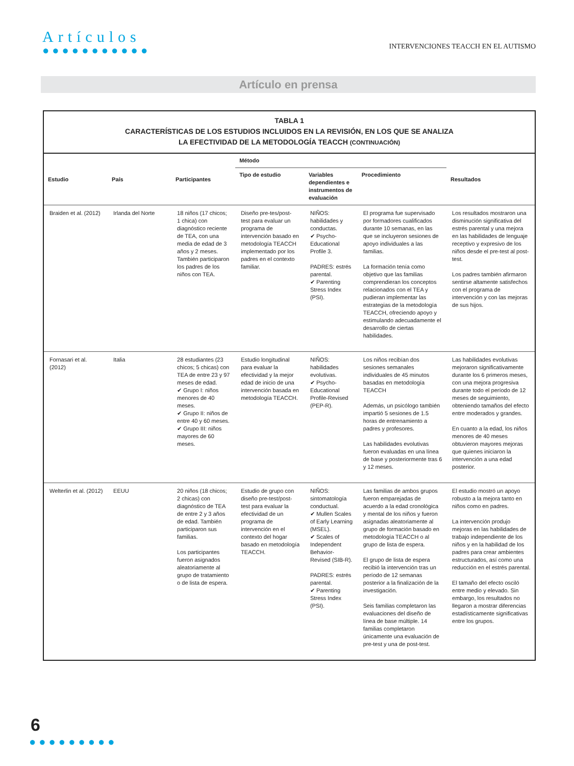Artículos
●●●●●●●●●●●
INTERVENCIONES TEACCH EN EL AUTISMO
Artículo en prensa
TABLA 1
CARACTERÍSTICAS DE LOS ESTUDIOS INCLUIDOS EN LA REVISIÓN, EN LOS QUE SE ANALIZA
LA EFECTIVIDAD DE LA METODOLOGÍA TEACCH (CONTINUACIÓN)
| Estudio | País | Participantes | Método | | | Resultados |
| --- | --- | --- | --- | --- | --- | --- |
| | | | Tipo de estudio | Variables dependientes e instrumentos de evaluación | Procedimiento | |
| Braiden et al. (2012) | Irlanda del Norte | 18 niños (17 chicos; 1 chica) con diagnóstico reciente de TEA, con una media de edad de 3 años y 2 meses. También participaron los padres de los niños con TEA. | Diseño pre-tes/post-test para evaluar un programa de intervención basado en metodología TEACCH implementado por los padres en el contexto familiar. | NIÑOS: habilidades y conductas. ✔ Psycho-Educational Profile 3. PADRES: estrés parental. ✔ Parenting Stress Index (PSI). | El programa fue supervisado por formadores cualificados durante 10 semanas, en las que se incluyeron sesiones de apoyo individuales a las familias. La formación tenía como objetivo que las familias comprendieran los conceptos relacionados con el TEA y pudieran implementar las estrategias de la metodología TEACCH, ofreciendo apoyo y estimulando adecuadamente el desarrollo de ciertas habilidades. | Los resultados mostraron una disminución significativa del estrés parental y una mejora en las habilidades de lenguaje receptivo y expresivo de los niños desde el pre-test al post-test. Los padres también afirmaron sentirse altamente satisfechos con el programa de intervención y con las mejoras de sus hijos. |
| Fornasari et al. (2012) | Italia | 28 estudiantes (23 chicos; 5 chicas) con TEA de entre 23 y 97 meses de edad. ✔ Grupo I: niños menores de 40 meses. ✔ Grupo II: niños de entre 40 y 60 meses. ✔ Grupo III: niños mayores de 60 meses. | Estudio longitudinal para evaluar la efectividad y la mejor edad de inicio de una intervención basada en metodología TEACCH. | NIÑOS: habilidades evolutivas. ✔ Psycho-Educational Profile-Revised (PEP-R). | Los niños recibían dos sesiones semanales individuales de 45 minutos basadas en metodología TEACCH Además, un psicólogo también impartió 5 sesiones de 1.5 horas de entrenamiento a padres y profesores. Las habilidades evolutivas fueron evaluadas en una línea de base y posteriormente tras 6 y 12 meses. | Las habilidades evolutivas mejoraron significativamente durante los 6 primeros meses, con una mejora progresiva durante todo el período de 12 meses de seguimiento, obteniendo tamaños del efecto entre moderados y grandes. En cuanto a la edad, los niños menores de 40 meses obtuvieron mayores mejoras que quienes iniciaron la intervención a una edad posterior. |
| Welterlin et al. (2012) | EEUU | 20 niños (18 chicos; 2 chicas) con diagnóstico de TEA de entre 2 y 3 años de edad. También participaron sus familias. Los participantes fueron asignados aleatoriamente al grupo de tratamiento o de lista de espera. | Estudio de grupo con diseño pre-test/post-test para evaluar la efectividad de un programa de intervención en el contexto del hogar basado en metodología TEACCH. | NIÑOS: sintomatología conductual. ✔ Mullen Scales of Early Learning (MSEL). ✔ Scales of Independent Behavior-Revised (SIB-R). PADRES: estrés parental. ✔ Parenting Stress Index (PSI). | Las familias de ambos grupos fueron emparejadas de acuerdo a la edad cronológica y mental de los niños y fueron asignadas aleatoriamente al grupo de formación basado en metodología TEACCH o al grupo de lista de espera. El grupo de lista de espera recibió la intervención tras un período de 12 semanas posterior a la finalización de la investigación. Seis familias completaron las evaluaciones del diseño de línea de base múltiple. 14 familias completaron únicamente una evaluación de pre-test y una de post-test. | El estudio mostró un apoyo robusto a la mejora tanto en niños como en padres. La intervención produjo mejoras en las habilidades de trabajo independiente de los niños y en la habilidad de los padres para crear ambientes estructurados, así como una reducción en el estrés parental. El tamaño del efecto osciló entre medio y elevado. Sin embargo, los resultados no llegaron a mostrar diferencias estadísticamente significativas entre los grupos. |
6
●●●●●●●●●